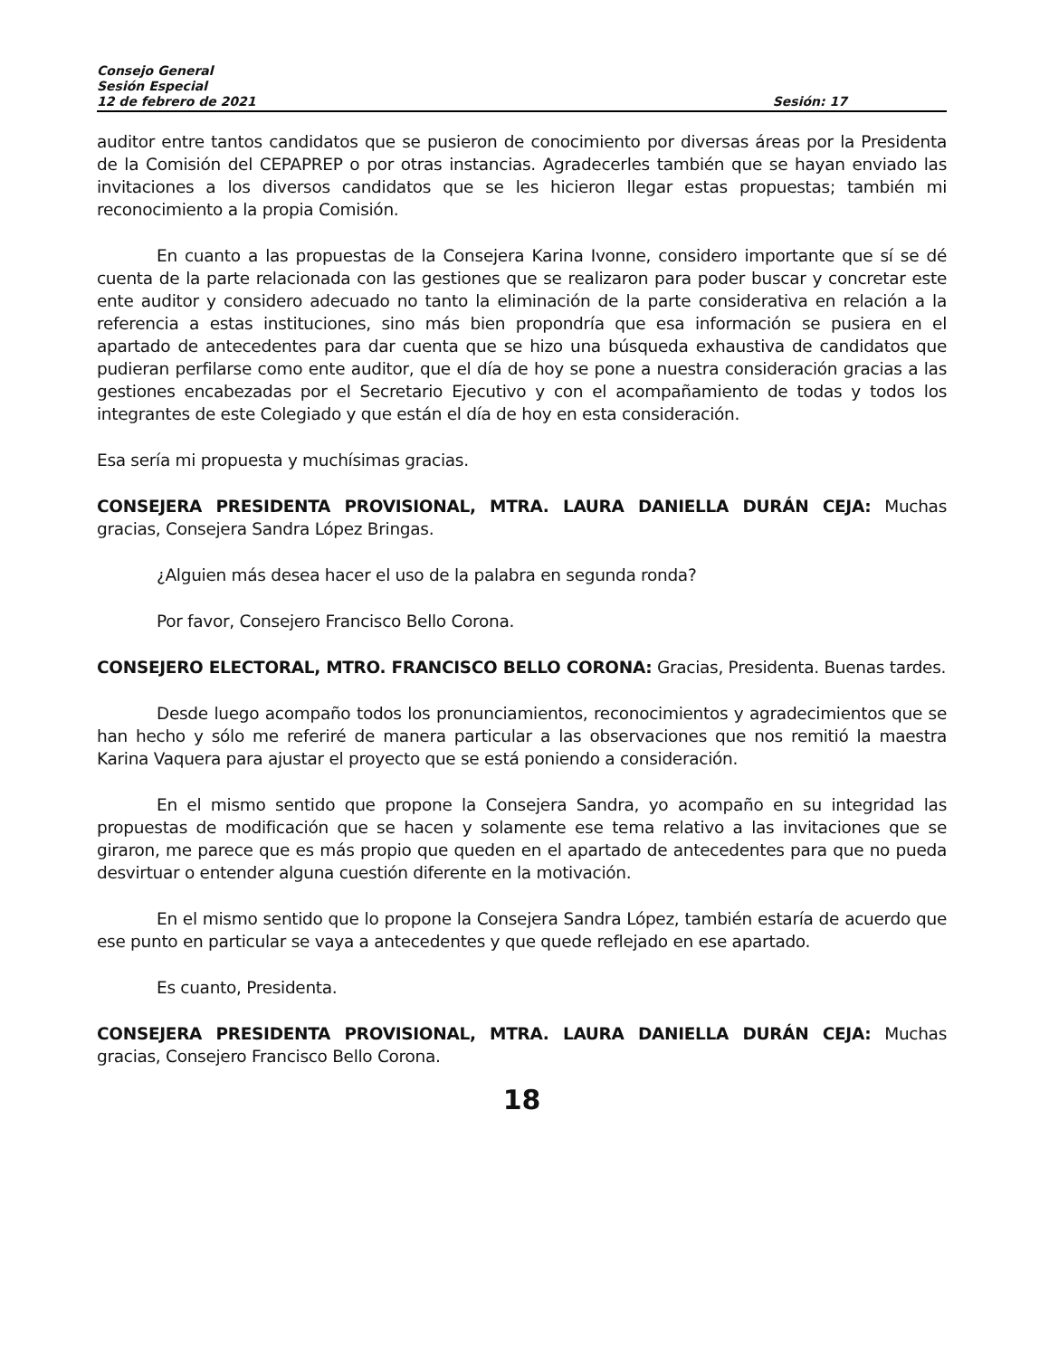Consejo General
Sesión Especial
12 de febrero de 2021 Sesión: 17
auditor entre tantos candidatos que se pusieron de conocimiento por diversas áreas por la Presidenta de la Comisión del CEPAPREP o por otras instancias. Agradecerles también que se hayan enviado las invitaciones a los diversos candidatos que se les hicieron llegar estas propuestas; también mi reconocimiento a la propia Comisión.
En cuanto a las propuestas de la Consejera Karina Ivonne, considero importante que sí se dé cuenta de la parte relacionada con las gestiones que se realizaron para poder buscar y concretar este ente auditor y considero adecuado no tanto la eliminación de la parte considerativa en relación a la referencia a estas instituciones, sino más bien propondría que esa información se pusiera en el apartado de antecedentes para dar cuenta que se hizo una búsqueda exhaustiva de candidatos que pudieran perfilarse como ente auditor, que el día de hoy se pone a nuestra consideración gracias a las gestiones encabezadas por el Secretario Ejecutivo y con el acompañamiento de todas y todos los integrantes de este Colegiado y que están el día de hoy en esta consideración.
Esa sería mi propuesta y muchísimas gracias.
CONSEJERA PRESIDENTA PROVISIONAL, MTRA. LAURA DANIELLA DURÁN CEJA: Muchas gracias, Consejera Sandra López Bringas.
¿Alguien más desea hacer el uso de la palabra en segunda ronda?
Por favor, Consejero Francisco Bello Corona.
CONSEJERO ELECTORAL, MTRO. FRANCISCO BELLO CORONA: Gracias, Presidenta. Buenas tardes.
Desde luego acompaño todos los pronunciamientos, reconocimientos y agradecimientos que se han hecho y sólo me referiré de manera particular a las observaciones que nos remitió la maestra Karina Vaquera para ajustar el proyecto que se está poniendo a consideración.
En el mismo sentido que propone la Consejera Sandra, yo acompaño en su integridad las propuestas de modificación que se hacen y solamente ese tema relativo a las invitaciones que se giraron, me parece que es más propio que queden en el apartado de antecedentes para que no pueda desvirtuar o entender alguna cuestión diferente en la motivación.
En el mismo sentido que lo propone la Consejera Sandra López, también estaría de acuerdo que ese punto en particular se vaya a antecedentes y que quede reflejado en ese apartado.
Es cuanto, Presidenta.
CONSEJERA PRESIDENTA PROVISIONAL, MTRA. LAURA DANIELLA DURÁN CEJA: Muchas gracias, Consejero Francisco Bello Corona.
18